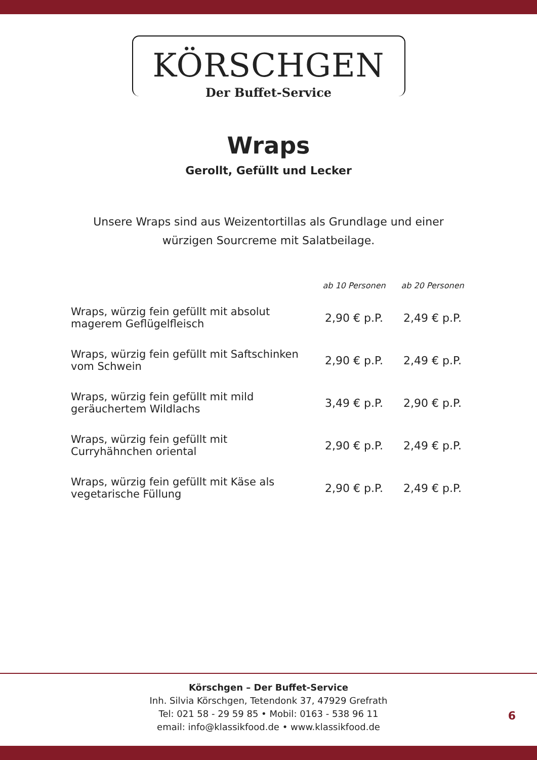KÖRSCHGEN
Der Buffet-Service
Wraps
Gerollt, Gefüllt und Lecker
Unsere Wraps sind aus Weizentortillas als Grundlage und einer
würzigen Sourcreme mit Salatbeilage.
| | ab 10 Personen | ab 20 Personen |
| --- | --- | --- |
| Wraps, würzig fein gefüllt mit absolut magerem Geflügelfleisch | 2,90 € p.P. | 2,49 € p.P. |
| Wraps, würzig fein gefüllt mit Saftschinken vom Schwein | 2,90 € p.P. | 2,49 € p.P. |
| Wraps, würzig fein gefüllt mit mild geräuchertem Wildlachs | 3,49 € p.P. | 2,90 € p.P. |
| Wraps, würzig fein gefüllt mit Curryhähnchen oriental | 2,90 € p.P. | 2,49 € p.P. |
| Wraps, würzig fein gefüllt mit Käse als vegetarische Füllung | 2,90 € p.P. | 2,49 € p.P. |
Körschgen – Der Buffet-Service
Inh. Silvia Körschgen, Tetendonk 37, 47929 Grefrath
Tel: 021 58 - 29 59 85 • Mobil: 0163 - 538 96 11
email: info@klassikfood.de • www.klassikfood.de
6